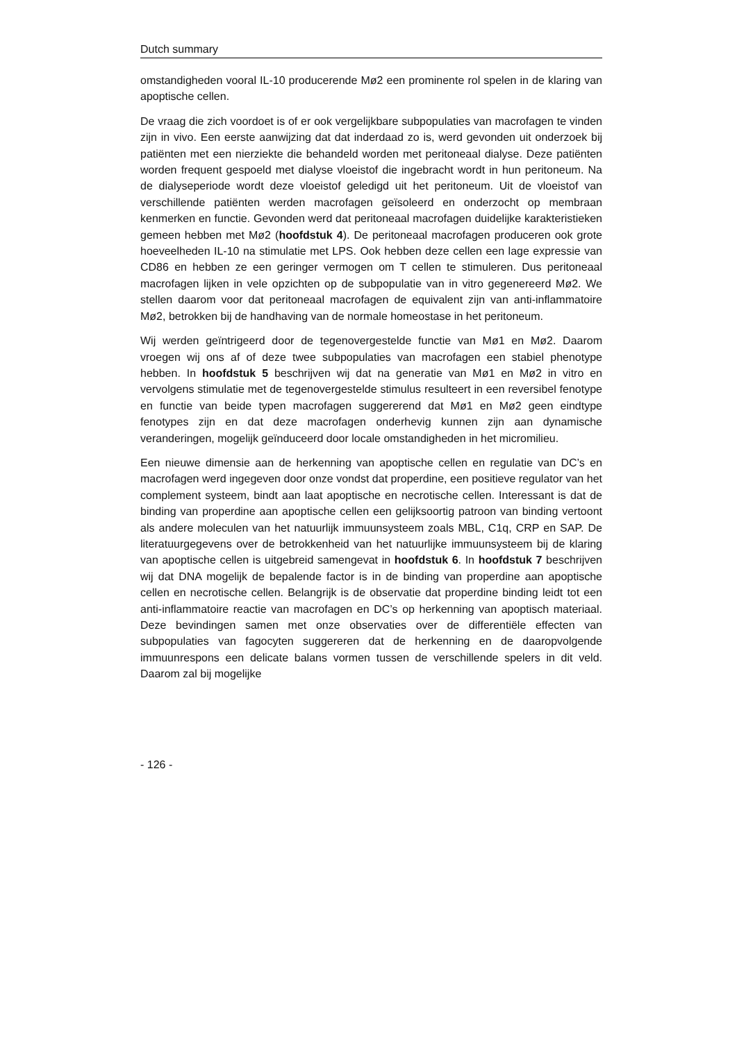Dutch summary
omstandigheden vooral IL-10 producerende Mø2 een prominente rol spelen in de klaring van apoptische cellen.
De vraag die zich voordoet is of er ook vergelijkbare subpopulaties van macrofagen te vinden zijn in vivo. Een eerste aanwijzing dat dat inderdaad zo is, werd gevonden uit onderzoek bij patiënten met een nierziekte die behandeld worden met peritoneaal dialyse. Deze patiënten worden frequent gespoeld met dialyse vloeistof die ingebracht wordt in hun peritoneum. Na de dialyseperiode wordt deze vloeistof geledigd uit het peritoneum. Uit de vloeistof van verschillende patiënten werden macrofagen geïsoleerd en onderzocht op membraan kenmerken en functie. Gevonden werd dat peritoneaal macrofagen duidelijke karakteristieken gemeen hebben met Mø2 (hoofdstuk 4). De peritoneaal macrofagen produceren ook grote hoeveelheden IL-10 na stimulatie met LPS. Ook hebben deze cellen een lage expressie van CD86 en hebben ze een geringer vermogen om T cellen te stimuleren. Dus peritoneaal macrofagen lijken in vele opzichten op de subpopulatie van in vitro gegenereerd Mø2. We stellen daarom voor dat peritoneaal macrofagen de equivalent zijn van anti-inflammatoire Mø2, betrokken bij de handhaving van de normale homeostase in het peritoneum.
Wij werden geïntrigeerd door de tegenovergestelde functie van Mø1 en Mø2. Daarom vroegen wij ons af of deze twee subpopulaties van macrofagen een stabiel phenotype hebben. In hoofdstuk 5 beschrijven wij dat na generatie van Mø1 en Mø2 in vitro en vervolgens stimulatie met de tegenovergestelde stimulus resulteert in een reversibel fenotype en functie van beide typen macrofagen suggererend dat Mø1 en Mø2 geen eindtype fenotypes zijn en dat deze macrofagen onderhevig kunnen zijn aan dynamische veranderingen, mogelijk geïnduceerd door locale omstandigheden in het micromilieu.
Een nieuwe dimensie aan de herkenning van apoptische cellen en regulatie van DC’s en macrofagen werd ingegeven door onze vondst dat properdine, een positieve regulator van het complement systeem, bindt aan laat apoptische en necrotische cellen. Interessant is dat de binding van properdine aan apoptische cellen een gelijksoortig patroon van binding vertoont als andere moleculen van het natuurlijk immuunsysteem zoals MBL, C1q, CRP en SAP. De literatuurgegevens over de betrokkenheid van het natuurlijke immuunsysteem bij de klaring van apoptische cellen is uitgebreid samengevat in hoofdstuk 6. In hoofdstuk 7 beschrijven wij dat DNA mogelijk de bepalende factor is in de binding van properdine aan apoptische cellen en necrotische cellen. Belangrijk is de observatie dat properdine binding leidt tot een anti-inflammatoire reactie van macrofagen en DC’s op herkenning van apoptisch materiaal. Deze bevindingen samen met onze observaties over de differentiële effecten van subpopulaties van fagocyten suggereren dat de herkenning en de daaropvolgende immuunrespons een delicate balans vormen tussen de verschillende spelers in dit veld. Daarom zal bij mogelijke
- 126 -